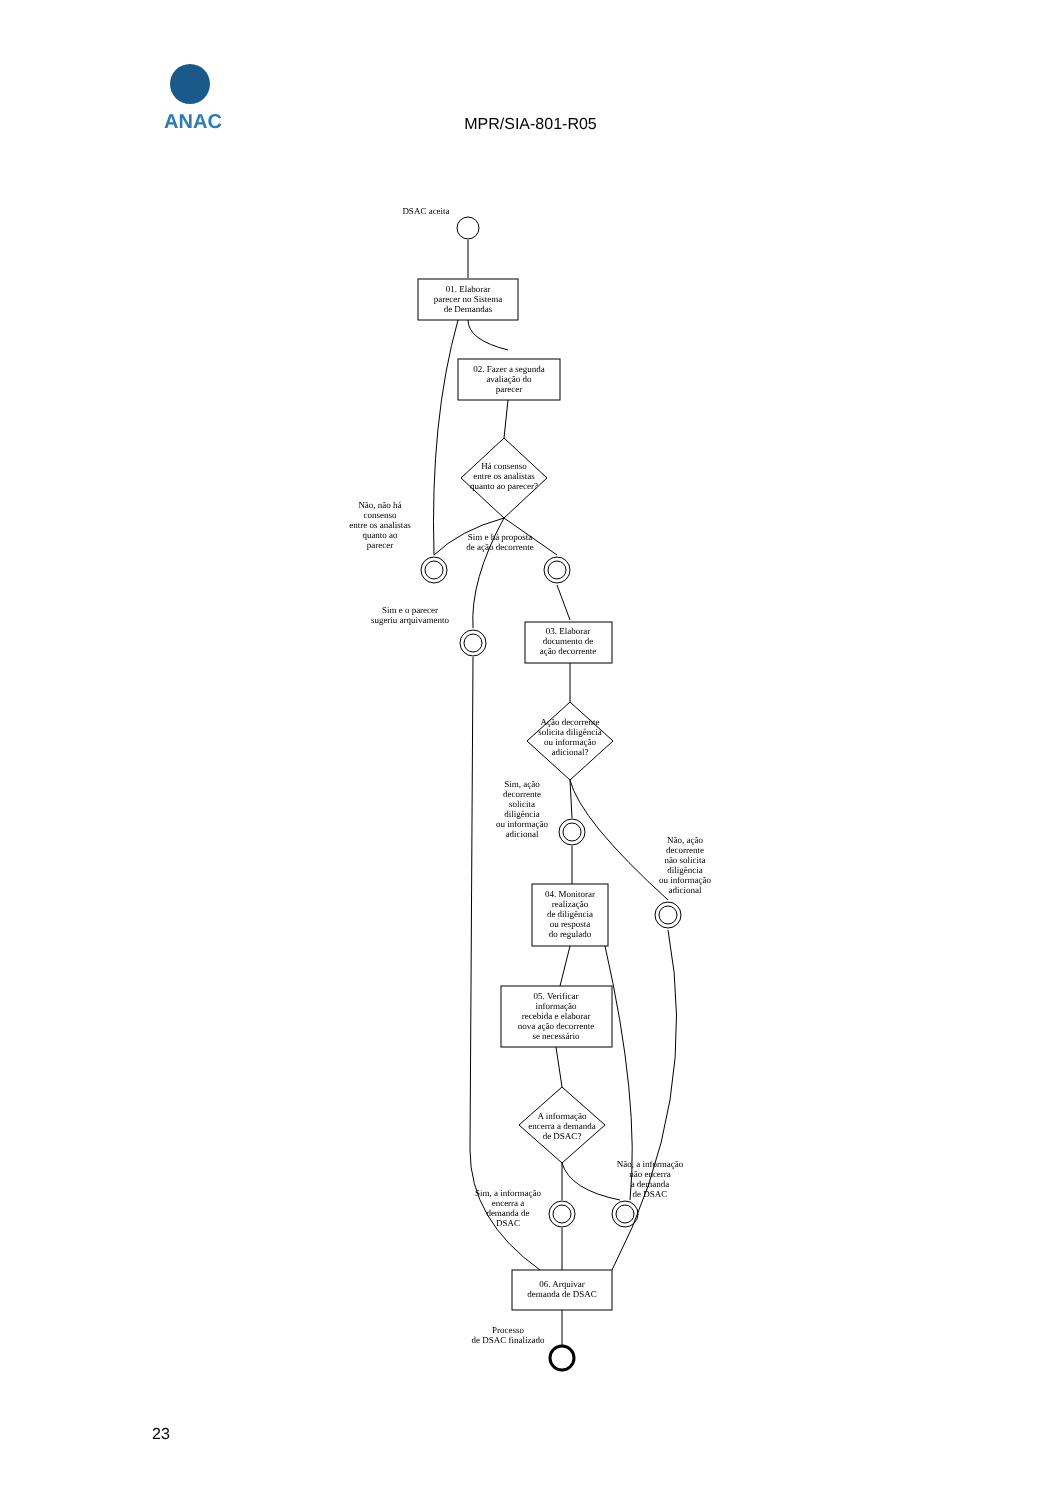ANAC
MPR/SIA-801-R05
DSAC aceita
01. Elaborar
parecer no Sistema
de Demandas
02. Fazer a segunda
avaliação do
parecer
Há consenso
entre os analistas
quanto ao parecer?
Não, não há
consenso
entre os analistas
quanto ao
parecer
Sim e há proposta
de ação decorrente
Sim e o parecer
sugeriu arquivamento
03. Elaborar
documento de
ação decorrente
Ação decorrente
solicita diligência
ou informação
adicional?
Sim, ação
decorrente
solicita
diligência
ou informação
adicional
Não, ação
decorrente
não solicita
diligência
ou informação
adicional
04. Monitorar
realização
de diligência
ou resposta
do regulado
05. Verificar
informação
recebida e elaborar
nova ação decorrente
se necessário
A informação
encerra a demanda
de DSAC?
Não, a informação
não encerra
a demanda
de DSAC
Sim, a informação
encerra a
demanda de
DSAC
06. Arquivar
demanda de DSAC
Processo
de DSAC finalizado
23